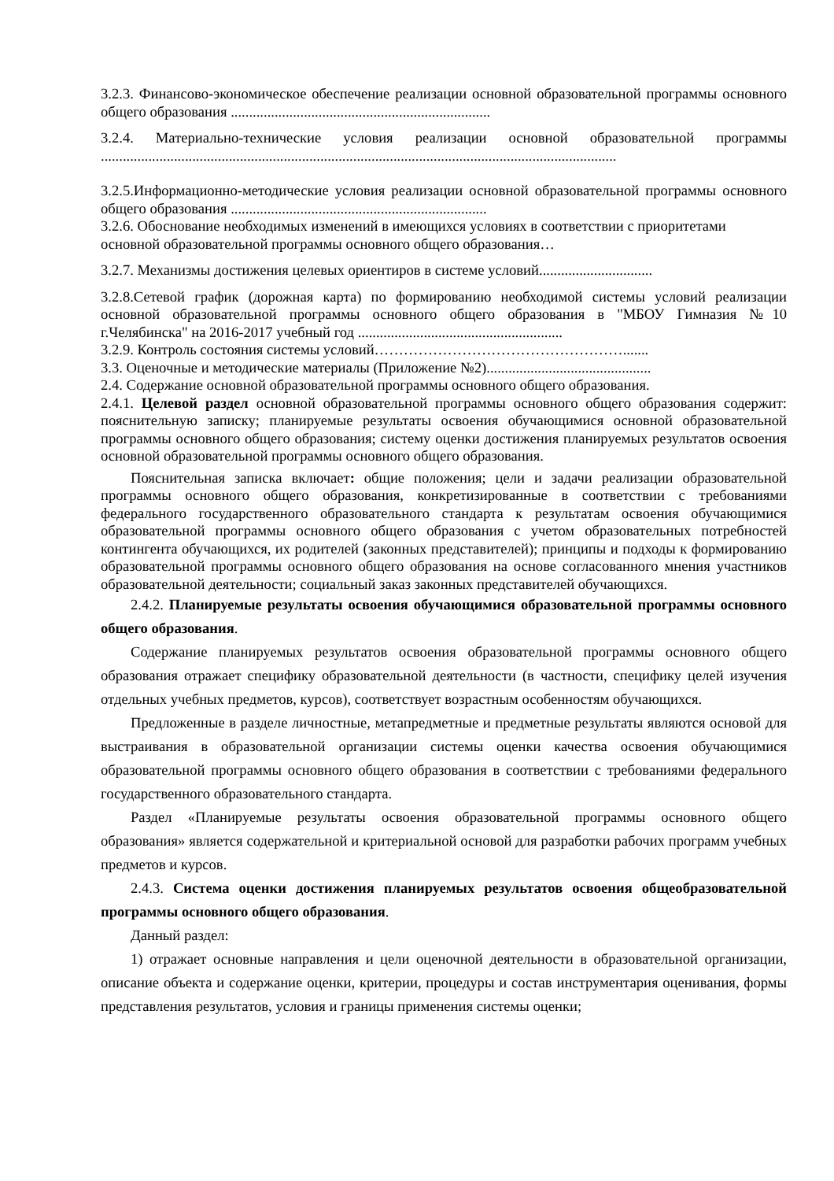3.2.3. Финансово-экономическое обеспечение реализации основной образовательной программы основного общего образования .......................................................................
3.2.4. Материально-технические условия реализации основной образовательной программы .............................................................................................................................................
3.2.5.Информационно-методические условия реализации основной образовательной программы основного общего образования ......................................................................
3.2.6. Обоснование необходимых изменений в имеющихся условиях в соответствии с приоритетами основной образовательной программы основного общего образования…
3.2.7. Механизмы достижения целевых ориентиров в системе условий...............................
3.2.8.Сетевой график (дорожная карта) по формированию необходимой системы условий реализации основной образовательной программы основного общего образования в "МБОУ Гимназия №10 г.Челябинска" на 2016-2017 учебный год ........................................................
3.2.9. Контроль состояния системы условий…………………………………………….......
3.3. Оценочные и методические материалы (Приложение №2).............................................
2.4. Содержание основной образовательной программы основного общего образования.
2.4.1. Целевой раздел основной образовательной программы основного общего образования содержит: пояснительную записку; планируемые результаты освоения обучающимися основной образовательной программы основного общего образования; систему оценки достижения планируемых результатов освоения основной образовательной программы основного общего образования.
Пояснительная записка включает: общие положения; цели и задачи реализации образовательной программы основного общего образования, конкретизированные в соответствии с требованиями федерального государственного образовательного стандарта к результатам освоения обучающимися образовательной программы основного общего образования с учетом образовательных потребностей контингента обучающихся, их родителей (законных представителей); принципы и подходы к формированию образовательной программы основного общего образования на основе согласованного мнения участников образовательной деятельности; социальный заказ законных представителей обучающихся.
2.4.2. Планируемые результаты освоения обучающимися образовательной программы основного общего образования.
Содержание планируемых результатов освоения образовательной программы основного общего образования отражает специфику образовательной деятельности (в частности, специфику целей изучения отдельных учебных предметов, курсов), соответствует возрастным особенностям обучающихся.
Предложенные в разделе личностные, метапредметные и предметные результаты являются основой для выстраивания в образовательной организации системы оценки качества освоения обучающимися образовательной программы основного общего образования в соответствии с требованиями федерального государственного образовательного стандарта.
Раздел «Планируемые результаты освоения образовательной программы основного общего образования» является содержательной и критериальной основой для разработки рабочих программ учебных предметов и курсов.
2.4.3. Система оценки достижения планируемых результатов освоения общеобразовательной программы основного общего образования.
Данный раздел:
1) отражает основные направления и цели оценочной деятельности в образовательной организации, описание объекта и содержание оценки, критерии, процедуры и состав инструментария оценивания, формы представления результатов, условия и границы применения системы оценки;